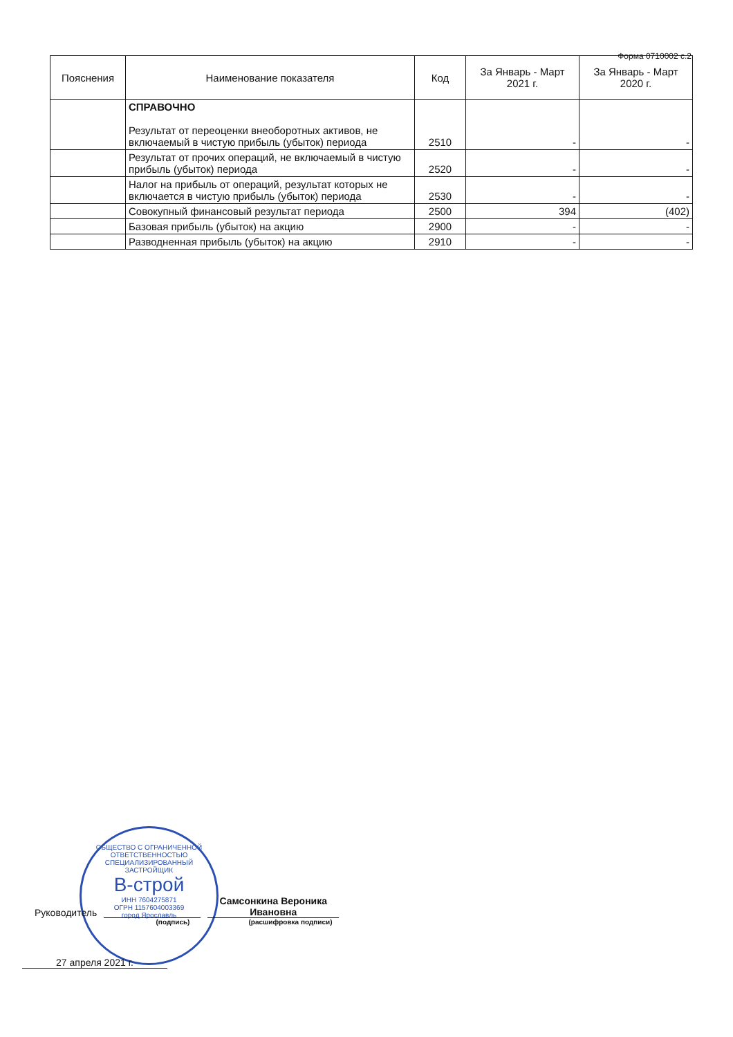Форма 0710002 с.2
| Пояснения | Наименование показателя | Код | За Январь - Март 2021 г. | За Январь - Март 2020 г. |
| --- | --- | --- | --- | --- |
| | СПРАВОЧНО Результат от переоценки внеоборотных активов, не включаемый в чистую прибыль (убыток) периода | 2510 | - | - |
| | Результат от прочих операций, не включаемый в чистую прибыль (убыток) периода | 2520 | - | - |
| | Налог на прибыль от операций, результат которых не включается в чистую прибыль (убыток) периода | 2530 | - | - |
| | Совокупный финансовый результат периода | 2500 | 394 | (402) |
| | Базовая прибыль (убыток) на акцию | 2900 | - | - |
| | Разводненная прибыль (убыток) на акцию | 2910 | - | - |
ОБЩЕСТВО С ОГРАНИЧЕННОЙ ОТВЕТСТВЕННОСТЬЮ СПЕЦИАЛИЗИРОВАННЫЙ ЗАСТРОЙЩИК
В-строй
ИНН 7604275871
ОГРН 1157604003369
город Ярославль
Руководитель Самсонкина Вероника Ивановна
(подпись) (расшифровка подписи)
27 апреля 2021 г.